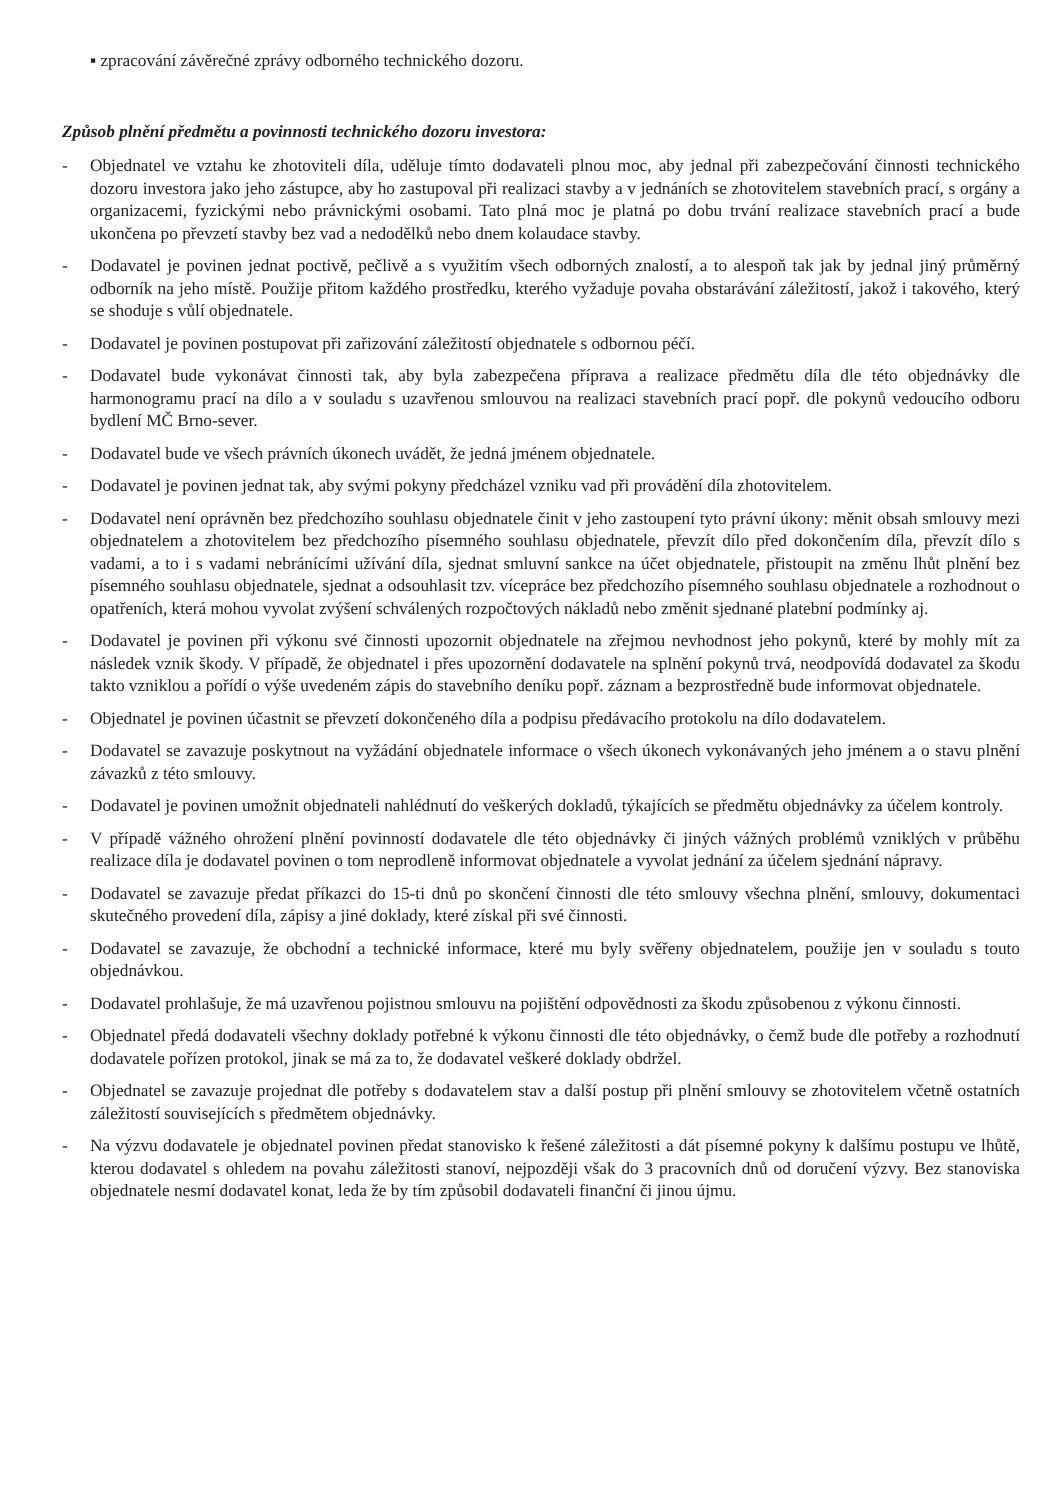▪ zpracování závěrečné zprávy odborného technického dozoru.
Způsob plnění předmětu a povinnosti technického dozoru investora:
- Objednatel ve vztahu ke zhotoviteli díla, uděluje tímto dodavateli plnou moc, aby jednal při zabezpečování činnosti technického dozoru investora jako jeho zástupce, aby ho zastupoval při realizaci stavby a v jednáních se zhotovitelem stavebních prací, s orgány a organizacemi, fyzickými nebo právnickými osobami. Tato plná moc je platná po dobu trvání realizace stavebních prací a bude ukončena po převzetí stavby bez vad a nedodělků nebo dnem kolaudace stavby.
- Dodavatel je povinen jednat poctivě, pečlivě a s využitím všech odborných znalostí, a to alespoň tak jak by jednal jiný průměrný odborník na jeho místě. Použije přitom každého prostředku, kterého vyžaduje povaha obstarávání záležitostí, jakož i takového, který se shoduje s vůlí objednatele.
- Dodavatel je povinen postupovat při zařizování záležitostí objednatele s odbornou péčí.
- Dodavatel bude vykonávat činnosti tak, aby byla zabezpečena příprava a realizace předmětu díla dle této objednávky dle harmonogramu prací na dílo a v souladu s uzavřenou smlouvou na realizaci stavebních prací popř. dle pokynů vedoucího odboru bydlení MČ Brno-sever.
- Dodavatel bude ve všech právních úkonech uvádět, že jedná jménem objednatele.
- Dodavatel je povinen jednat tak, aby svými pokyny předcházel vzniku vad při provádění díla zhotovitelem.
- Dodavatel není oprávněn bez předchozího souhlasu objednatele činit v jeho zastoupení tyto právní úkony: měnit obsah smlouvy mezi objednatelem a zhotovitelem bez předchozího písemného souhlasu objednatele, převzít dílo před dokončením díla, převzít dílo s vadami, a to i s vadami nebránícími užívání díla, sjednat smluvní sankce na účet objednatele, přistoupit na změnu lhůt plnění bez písemného souhlasu objednatele, sjednat a odsouhlasit tzv. vícepráce bez předchozího písemného souhlasu objednatele a rozhodnout o opatřeních, která mohou vyvolat zvýšení schválených rozpočtových nákladů nebo změnit sjednané platební podmínky aj.
- Dodavatel je povinen při výkonu své činnosti upozornit objednatele na zřejmou nevhodnost jeho pokynů, které by mohly mít za následek vznik škody. V případě, že objednatel i přes upozornění dodavatele na splnění pokynů trvá, neodpovídá dodavatel za škodu takto vzniklou a pořídí o výše uvedeném zápis do stavebního deníku popř. záznam a bezprostředně bude informovat objednatele.
- Objednatel je povinen účastnit se převzetí dokončeného díla a podpisu předávacího protokolu na dílo dodavatelem.
- Dodavatel se zavazuje poskytnout na vyžádání objednatele informace o všech úkonech vykonávaných jeho jménem a o stavu plnění závazků z této smlouvy.
- Dodavatel je povinen umožnit objednateli nahlédnutí do veškerých dokladů, týkajících se předmětu objednávky za účelem kontroly.
- V případě vážného ohrožení plnění povinností dodavatele dle této objednávky či jiných vážných problémů vzniklých v průběhu realizace díla je dodavatel povinen o tom neprodleně informovat objednatele a vyvolat jednání za účelem sjednání nápravy.
- Dodavatel se zavazuje předat příkazci do 15-ti dnů po skončení činnosti dle této smlouvy všechna plnění, smlouvy, dokumentaci skutečného provedení díla, zápisy a jiné doklady, které získal při své činnosti.
- Dodavatel se zavazuje, že obchodní a technické informace, které mu byly svěřeny objednatelem, použije jen v souladu s touto objednávkou.
- Dodavatel prohlašuje, že má uzavřenou pojistnou smlouvu na pojištění odpovědnosti za škodu způsobenou z výkonu činnosti.
- Objednatel předá dodavateli všechny doklady potřebné k výkonu činnosti dle této objednávky, o čemž bude dle potřeby a rozhodnutí dodavatele pořízen protokol, jinak se má za to, že dodavatel veškeré doklady obdržel.
- Objednatel se zavazuje projednat dle potřeby s dodavatelem stav a další postup při plnění smlouvy se zhotovitelem včetně ostatních záležitostí souvisejících s předmětem objednávky.
- Na výzvu dodavatele je objednatel povinen předat stanovisko k řešené záležitosti a dát písemné pokyny k dalšímu postupu ve lhůtě, kterou dodavatel s ohledem na povahu záležitosti stanoví, nejpozději však do 3 pracovních dnů od doručení výzvy. Bez stanoviska objednatele nesmí dodavatel konat, leda že by tím způsobil dodavateli finanční či jinou újmu.